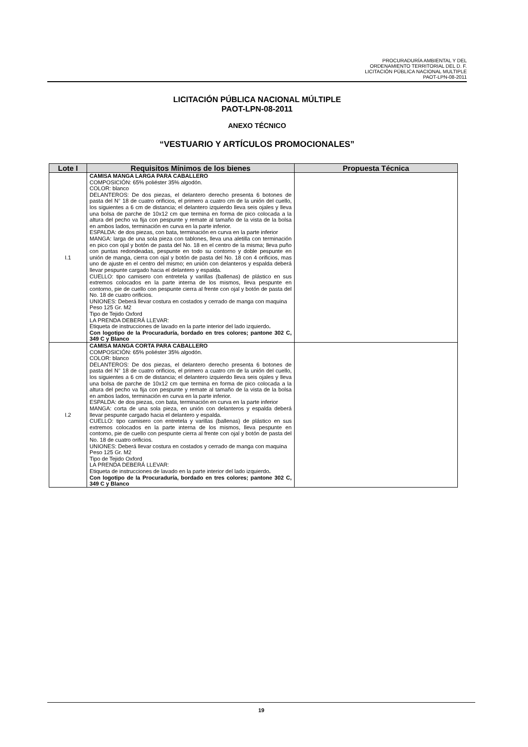PROCURADURÍA AMBIENTAL Y DEL
ORDENAMIENTO TERRITORIAL DEL D. F.
LICITACIÓN PÚBLICA NACIONAL MULTIPLE
PAOT-LPN-08-2011
LICITACIÓN PÚBLICA NACIONAL MÚLTIPLE
PAOT-LPN-08-2011
ANEXO TÉCNICO
“VESTUARIO Y ARTÍCULOS PROMOCIONALES”
| Lote I | Requisitos Mínimos de los bienes | Propuesta Técnica |
| --- | --- | --- |
| I.1 | CAMISA MANGA LARGA PARA CABALLERO COMPOSICIÓN: 65% poliéster 35% algodón. COLOR: blanco DELANTEROS: De dos piezas, el delantero derecho presenta 6 botones de pasta del N° 18 de cuatro orificios, el primero a cuatro cm de la unión del cuello, los siguientes a 6 cm de distancia; el delantero izquierdo lleva seis ojales y lleva una bolsa de parche de 10x12 cm que termina en forma de pico colocada a la altura del pecho va fija con pespunte y remate al tamaño de la vista de la bolsa en ambos lados, terminación en curva en la parte inferior. ESPALDA: de dos piezas, con bata, terminación en curva en la parte inferior MANGA: larga de una sola pieza con tablones, lleva una aletilla con terminación en pico con ojal y botón de pasta del No. 18 en el centro de la misma; lleva puño con puntas redondeadas, pespunte en todo su contorno y doble pespunte en unión de manga, cierra con ojal y botón de pasta del No. 18 con 4 orificios, mas uno de ajuste en el centro del mismo; en unión con delanteros y espalda deberá llevar pespunte cargado hacia el delantero y espalda. CUELLO: tipo camisero con entretela y varillas (ballenas) de plástico en sus extremos colocados en la parte interna de los mismos, lleva pespunte en contorno, pie de cuello con pespunte cierra al frente con ojal y botón de pasta del No. 18 de cuatro orificios. UNIONES: Deberá llevar costura en costados y cerrado de manga con maquina Peso 125 Gr. M2 Tipo de Tejido Oxford LA PRENDA DEBERÁ LLEVAR: Etiqueta de instrucciones de lavado en la parte interior del lado izquierdo . Con logotipo de la Procuraduría, bordado en tres colores; pantone 302 C, 349 C y Blanco | |
| I.2 | CAMISA MANGA CORTA PARA CABALLERO COMPOSICIÓN: 65% poliéster 35% algodón. COLOR: blanco DELANTEROS: De dos piezas, el delantero derecho presenta 6 botones de pasta del N° 18 de cuatro orificios, el primero a cuatro cm de la unión del cuello, los siguientes a 6 cm de distancia; el delantero izquierdo lleva seis ojales y lleva una bolsa de parche de 10x12 cm que termina en forma de pico colocada a la altura del pecho va fija con pespunte y remate al tamaño de la vista de la bolsa en ambos lados, terminación en curva en la parte inferior. ESPALDA: de dos piezas, con bata, terminación en curva en la parte inferior MANGA: corta de una sola pieza, en unión con delanteros y espalda deberá llevar pespunte cargado hacia el delantero y espalda. CUELLO: tipo camisero con entretela y varillas (ballenas) de plástico en sus extremos colocados en la parte interna de los mismos, lleva pespunte en contorno, pie de cuello con pespunte cierra al frente con ojal y botón de pasta del No. 18 de cuatro orificios. UNIONES: Deberá llevar costura en costados y cerrado de manga con maquina Peso 125 Gr. M2 Tipo de Tejido Oxford LA PRENDA DEBERÁ LLEVAR: Etiqueta de instrucciones de lavado en la parte interior del lado izquierdo . Con logotipo de la Procuraduría, bordado en tres colores; pantone 302 C, 349 C y Blanco | |
19